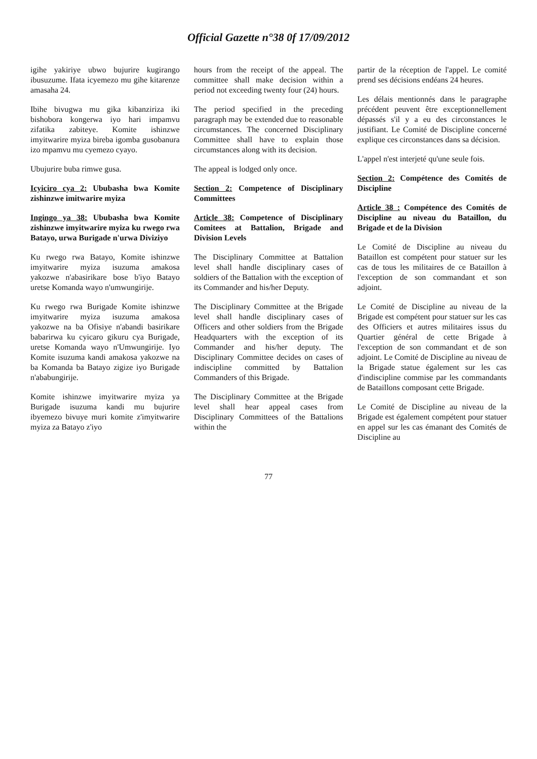Official Gazette n°38 0f 17/09/2012
igihe yakiriye ubwo bujurire kugirango ibusuzume. Ifata icyemezo mu gihe kitarenze amasaha 24.
Ibihe bivugwa mu gika kibanziriza iki bishobora kongerwa iyo hari impamvu zifatika zabiteye. Komite ishinzwe imyitwarire myiza bireba igomba gusobanura izo mpamvu mu cyemezo cyayo.
Ubujurire buba rimwe gusa.
Icyiciro cya 2: Ububasha bwa Komite zishinzwe imitwarire myiza
Ingingo ya 38: Ububasha bwa Komite zishinzwe imyitwarire myiza ku rwego rwa Batayo, urwa Burigade n'urwa Diviziyo
Ku rwego rwa Batayo, Komite ishinzwe imyitwarire myiza isuzuma amakosa yakozwe n'abasirikare bose b'iyo Batayo uretse Komanda wayo n'umwungirije.
Ku rwego rwa Burigade Komite ishinzwe imyitwarire myiza isuzuma amakosa yakozwe na ba Ofisiye n'abandi basirikare babarirwa ku cyicaro gikuru cya Burigade, uretse Komanda wayo n'Umwungirije. Iyo Komite isuzuma kandi amakosa yakozwe na ba Komanda ba Batayo zigize iyo Burigade n'ababungirije.
Komite ishinzwe imyitwarire myiza ya Burigade isuzuma kandi mu bujurire ibyemezo bivuye muri komite z'imyitwarire myiza za Batayo z'iyo
hours from the receipt of the appeal. The committee shall make decision within a period not exceeding twenty four (24) hours.
The period specified in the preceding paragraph may be extended due to reasonable circumstances. The concerned Disciplinary Committee shall have to explain those circumstances along with its decision.
The appeal is lodged only once.
Section 2: Competence of Disciplinary Committees
Article 38: Competence of Disciplinary Comitees at Battalion, Brigade and Division Levels
The Disciplinary Committee at Battalion level shall handle disciplinary cases of soldiers of the Battalion with the exception of its Commander and his/her Deputy.
The Disciplinary Committee at the Brigade level shall handle disciplinary cases of Officers and other soldiers from the Brigade Headquarters with the exception of its Commander and his/her deputy. The Disciplinary Committee decides on cases of indiscipline committed by Battalion Commanders of this Brigade.
The Disciplinary Committee at the Brigade level shall hear appeal cases from Disciplinary Committees of the Battalions within the
partir de la réception de l'appel. Le comité prend ses décisions endéans 24 heures.
Les délais mentionnés dans le paragraphe précédent peuvent être exceptionnellement dépassés s'il y a eu des circonstances le justifiant. Le Comité de Discipline concerné explique ces circonstances dans sa décision.
L'appel n'est interjeté qu'une seule fois.
Section 2: Compétence des Comités de Discipline
Article 38 : Compétence des Comités de Discipline au niveau du Bataillon, du Brigade et de la Division
Le Comité de Discipline au niveau du Bataillon est compétent pour statuer sur les cas de tous les militaires de ce Bataillon à l'exception de son commandant et son adjoint.
Le Comité de Discipline au niveau de la Brigade est compétent pour statuer sur les cas des Officiers et autres militaires issus du Quartier général de cette Brigade à l'exception de son commandant et de son adjoint. Le Comité de Discipline au niveau de la Brigade statue également sur les cas d'indiscipline commise par les commandants de Bataillons composant cette Brigade.
Le Comité de Discipline au niveau de la Brigade est également compétent pour statuer en appel sur les cas émanant des Comités de Discipline au
77